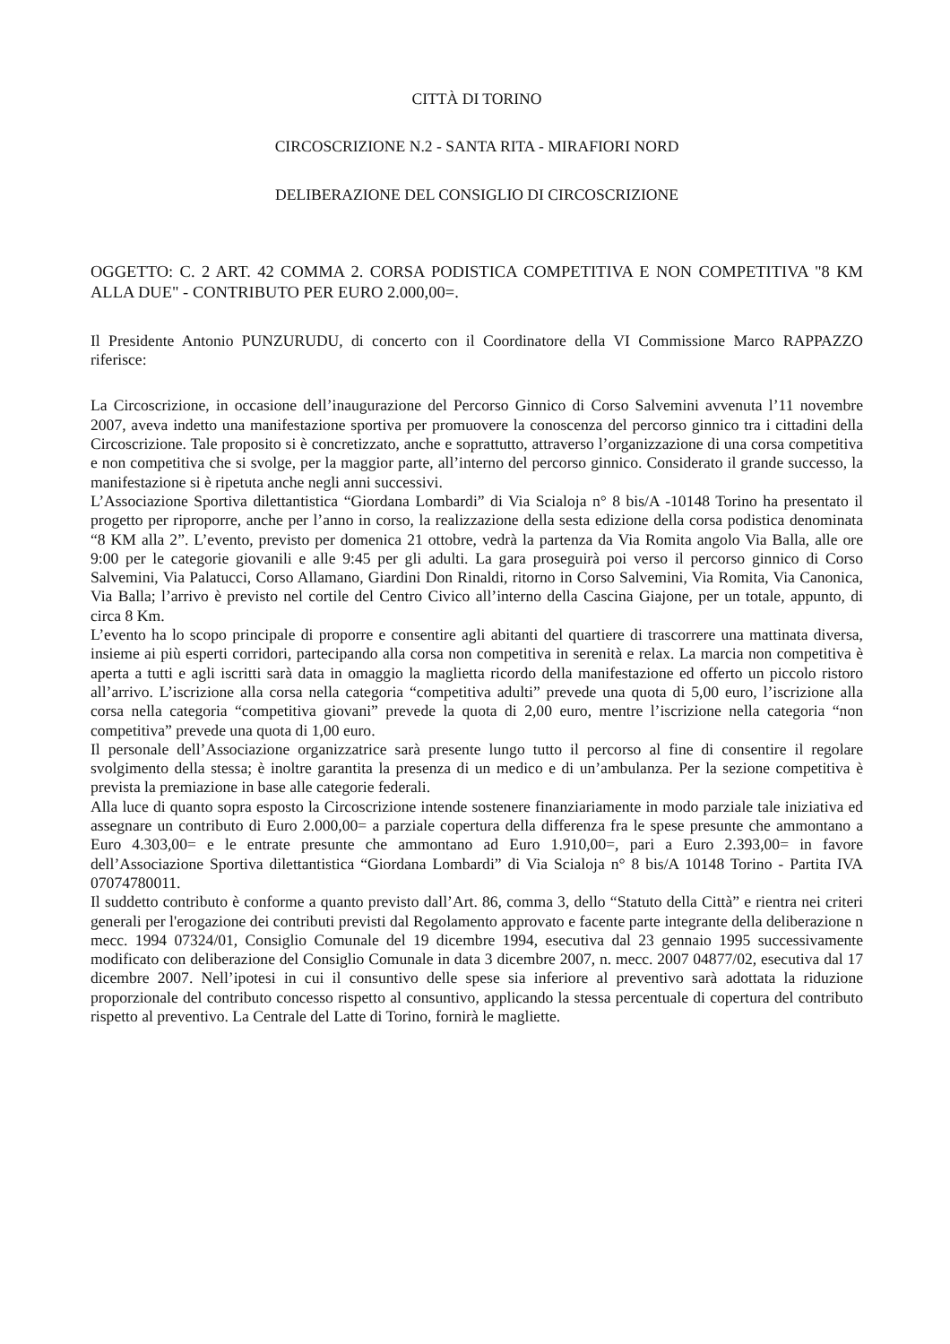CITTÀ DI TORINO
CIRCOSCRIZIONE N.2 - SANTA RITA - MIRAFIORI NORD
DELIBERAZIONE DEL CONSIGLIO DI CIRCOSCRIZIONE
OGGETTO: C. 2 ART. 42 COMMA 2. CORSA PODISTICA COMPETITIVA E NON COMPETITIVA "8 KM ALLA DUE" - CONTRIBUTO PER EURO 2.000,00=.
Il Presidente Antonio PUNZURUDU, di concerto con il Coordinatore della VI Commissione Marco RAPPAZZO riferisce:
La Circoscrizione, in occasione dell’inaugurazione del Percorso Ginnico di Corso Salvemini avvenuta l’11 novembre 2007, aveva indetto una manifestazione sportiva per promuovere la conoscenza del percorso ginnico tra i cittadini della Circoscrizione. Tale proposito si è concretizzato, anche e soprattutto, attraverso l’organizzazione di una corsa competitiva e non competitiva che si svolge, per la maggior parte, all’interno del percorso ginnico. Considerato il grande successo, la manifestazione si è ripetuta anche negli anni successivi.
L’Associazione Sportiva dilettantistica “Giordana Lombardi” di Via Scialoja n° 8 bis/A -10148 Torino ha presentato il progetto per riproporre, anche per l’anno in corso, la realizzazione della sesta edizione della corsa podistica denominata “8 KM alla 2”. L’evento, previsto per domenica 21 ottobre, vedrà la partenza da Via Romita angolo Via Balla, alle ore 9:00 per le categorie giovanili e alle 9:45 per gli adulti. La gara proseguirà poi verso il percorso ginnico di Corso Salvemini, Via Palatucci, Corso Allamano, Giardini Don Rinaldi, ritorno in Corso Salvemini, Via Romita, Via Canonica, Via Balla; l’arrivo è previsto nel cortile del Centro Civico all’interno della Cascina Giajone, per un totale, appunto, di circa 8 Km.
L’evento ha lo scopo principale di proporre e consentire agli abitanti del quartiere di trascorrere una mattinata diversa, insieme ai più esperti corridori, partecipando alla corsa non competitiva in serenità e relax. La marcia non competitiva è aperta a tutti e agli iscritti sarà data in omaggio la maglietta ricordo della manifestazione ed offerto un piccolo ristoro all’arrivo. L’iscrizione alla corsa nella categoria “competitiva adulti” prevede una quota di 5,00 euro, l’iscrizione alla corsa nella categoria “competitiva giovani” prevede la quota di 2,00 euro, mentre l’iscrizione nella categoria “non competitiva” prevede una quota di 1,00 euro.
Il personale dell’Associazione organizzatrice sarà presente lungo tutto il percorso al fine di consentire il regolare svolgimento della stessa; è inoltre garantita la presenza di un medico e di un’ambulanza. Per la sezione competitiva è prevista la premiazione in base alle categorie federali.
Alla luce di quanto sopra esposto la Circoscrizione intende sostenere finanziariamente in modo parziale tale iniziativa ed assegnare un contributo di Euro 2.000,00= a parziale copertura della differenza fra le spese presunte che ammontano a Euro 4.303,00= e le entrate presunte che ammontano ad Euro 1.910,00=, pari a Euro 2.393,00= in favore dell’Associazione Sportiva dilettantistica “Giordana Lombardi” di Via Scialoja n° 8 bis/A 10148 Torino - Partita IVA 07074780011.
Il suddetto contributo è conforme a quanto previsto dall’Art. 86, comma 3, dello “Statuto della Città” e rientra nei criteri generali per l'erogazione dei contributi previsti dal Regolamento approvato e facente parte integrante della deliberazione n mecc. 1994 07324/01, Consiglio Comunale del 19 dicembre 1994, esecutiva dal 23 gennaio 1995 successivamente modificato con deliberazione del Consiglio Comunale in data 3 dicembre 2007, n. mecc. 2007 04877/02, esecutiva dal 17 dicembre 2007. Nell’ipotesi in cui il consuntivo delle spese sia inferiore al preventivo sarà adottata la riduzione proporzionale del contributo concesso rispetto al consuntivo, applicando la stessa percentuale di copertura del contributo rispetto al preventivo. La Centrale del Latte di Torino, fornirà le magliette.